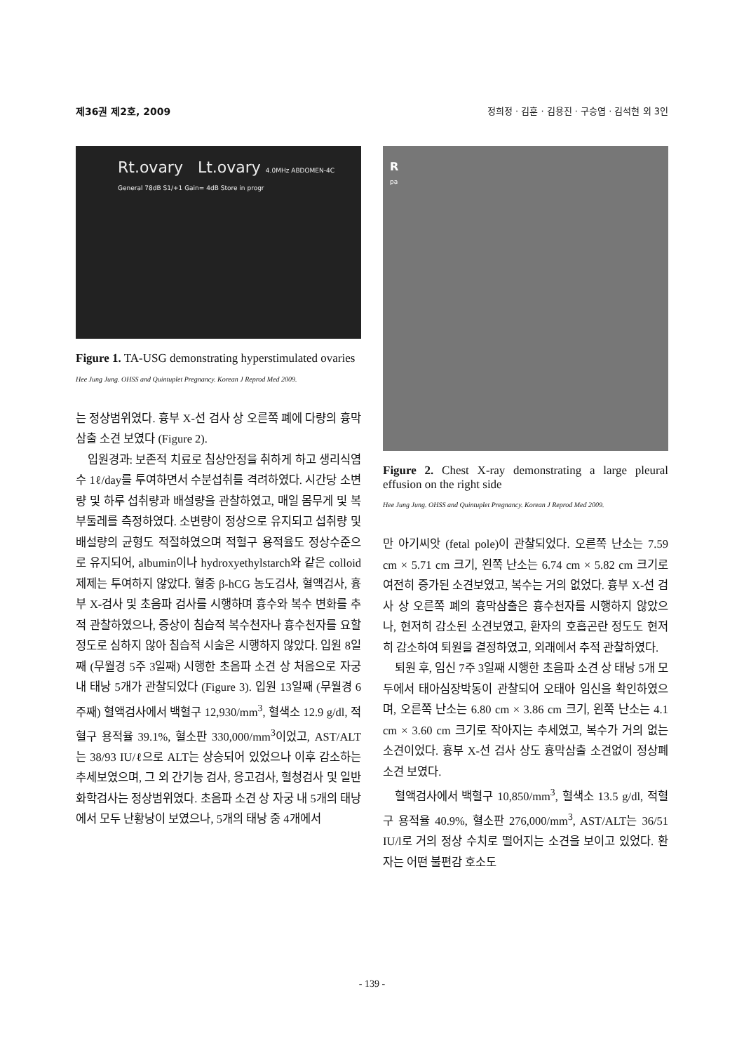제36권 제2호, 2009 정희정 · 김훈 · 김용진 · 구승엽 · 김석현 외 3인
Rt.ovary Lt.ovary 4.0MHz ABDOMEN-4C General 78dB S1/+1 Gain= 4dB Store in progr
Figure 1. TA-USG demonstrating hyperstimulated ovaries
Hee Jung Jung. OHSS and Quintuplet Pregnancy. Korean J Reprod Med 2009.
는 정상범위였다. 흉부 X-선 검사 상 오른쪽 폐에 다량의 흉막삼출 소견 보였다 (Figure 2).
입원경과: 보존적 치료로 침상안정을 취하게 하고 생리식염수 1ℓ/day를 투여하면서 수분섭취를 격려하였다. 시간당 소변량 및 하루 섭취량과 배설량을 관찰하였고, 매일 몸무게 및 복부둘레를 측정하였다. 소변량이 정상으로 유지되고 섭취량 및 배설량의 균형도 적절하였으며 적혈구 용적율도 정상수준으로 유지되어, albumin이나 hydroxyethylstarch와 같은 colloid 제제는 투여하지 않았다. 혈중 β-hCG 농도검사, 혈액검사, 흉부 X-검사 및 초음파 검사를 시행하며 흉수와 복수 변화를 추적 관찰하였으나, 증상이 침습적 복수천자나 흉수천자를 요할 정도로 심하지 않아 침습적 시술은 시행하지 않았다. 입원 8일째 (무월경 5주 3일째) 시행한 초음파 소견 상 처음으로 자궁 내 태낭 5개가 관찰되었다 (Figure 3). 입원 13일째 (무월경 6주째) 혈액검사에서 백혈구 12,930/mm<sup>3</sup>, 혈색소 12.9 g/dl, 적혈구 용적율 39.1%, 혈소판 330,000/mm<sup>3</sup>이었고, AST/ALT는 38/93 IU/ℓ으로 ALT는 상승되어 있었으나 이후 감소하는 추세보였으며, 그 외 간기능 검사, 응고검사, 혈청검사 및 일반화학검사는 정상범위였다. 초음파 소견 상 자궁 내 5개의 태낭에서 모두 난황낭이 보였으나, 5개의 태낭 중 4개에서
R
pa
Figure 2. Chest X-ray demonstrating a large pleural effusion on the right side
Hee Jung Jung. OHSS and Quintuplet Pregnancy. Korean J Reprod Med 2009.
만 아기씨앗 (fetal pole)이 관찰되었다. 오른쪽 난소는 7.59 cm × 5.71 cm 크기, 왼쪽 난소는 6.74 cm × 5.82 cm 크기로 여전히 증가된 소견보였고, 복수는 거의 없었다. 흉부 X-선 검사 상 오른쪽 폐의 흉막삼출은 흉수천자를 시행하지 않았으나, 현저히 감소된 소견보였고, 환자의 호흡곤란 정도도 현저히 감소하여 퇴원을 결정하였고, 외래에서 추적 관찰하였다.
퇴원 후, 임신 7주 3일째 시행한 초음파 소견 상 태낭 5개 모두에서 태아심장박동이 관찰되어 오태아 임신을 확인하였으며, 오른쪽 난소는 6.80 cm × 3.86 cm 크기, 왼쪽 난소는 4.1 cm × 3.60 cm 크기로 작아지는 추세였고, 복수가 거의 없는 소견이었다. 흉부 X-선 검사 상도 흉막삼출 소견없이 정상폐 소견 보였다.
혈액검사에서 백혈구 10,850/mm<sup>3</sup>, 혈색소 13.5 g/dl, 적혈구 용적율 40.9%, 혈소판 276,000/mm<sup>3</sup>, AST/ALT는 36/51 IU/l로 거의 정상 수치로 떨어지는 소견을 보이고 있었다. 환자는 어떤 불편감 호소도
- 139 -